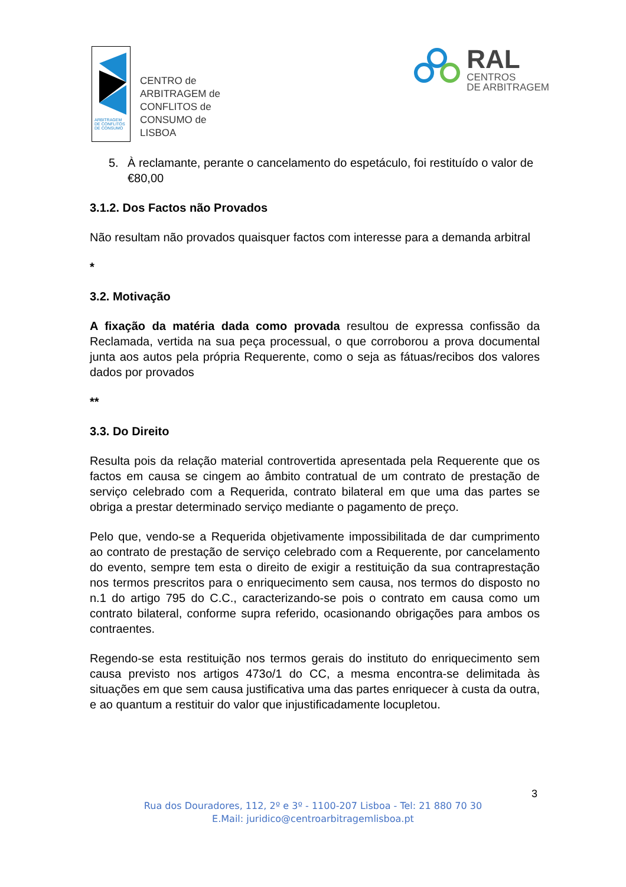ARBITRAGEM
DE CONFLITOS
DE CONSUMO
CENTRO de
ARBITRAGEM de
CONFLITOS de
CONSUMO de
LISBOA
RAL
CENTROS
DE ARBITRAGEM
5. À reclamante, perante o cancelamento do espetáculo, foi restituído o valor de €80,00
3.1.2. Dos Factos não Provados
Não resultam não provados quaisquer factos com interesse para a demanda arbitral
*
3.2. Motivação
A fixação da matéria dada como provada resultou de expressa confissão da Reclamada, vertida na sua peça processual, o que corroborou a prova documental junta aos autos pela própria Requerente, como o seja as fátuas/recibos dos valores dados por provados
**
3.3. Do Direito
Resulta pois da relação material controvertida apresentada pela Requerente que os factos em causa se cingem ao âmbito contratual de um contrato de prestação de serviço celebrado com a Requerida, contrato bilateral em que uma das partes se obriga a prestar determinado serviço mediante o pagamento de preço.
Pelo que, vendo-se a Requerida objetivamente impossibilitada de dar cumprimento ao contrato de prestação de serviço celebrado com a Requerente, por cancelamento do evento, sempre tem esta o direito de exigir a restituição da sua contraprestação nos termos prescritos para o enriquecimento sem causa, nos termos do disposto no n.1 do artigo 795 do C.C., caracterizando-se pois o contrato em causa como um contrato bilateral, conforme supra referido, ocasionando obrigações para ambos os contraentes.
Regendo-se esta restituição nos termos gerais do instituto do enriquecimento sem causa previsto nos artigos 473o/1 do CC, a mesma encontra-se delimitada às situações em que sem causa justificativa uma das partes enriquecer à custa da outra, e ao quantum a restituir do valor que injustificadamente locupletou.
3
Rua dos Douradores, 112, 2º e 3º - 1100-207 Lisboa - Tel: 21 880 70 30
E.Mail: juridico@centroarbitragemlisboa.pt